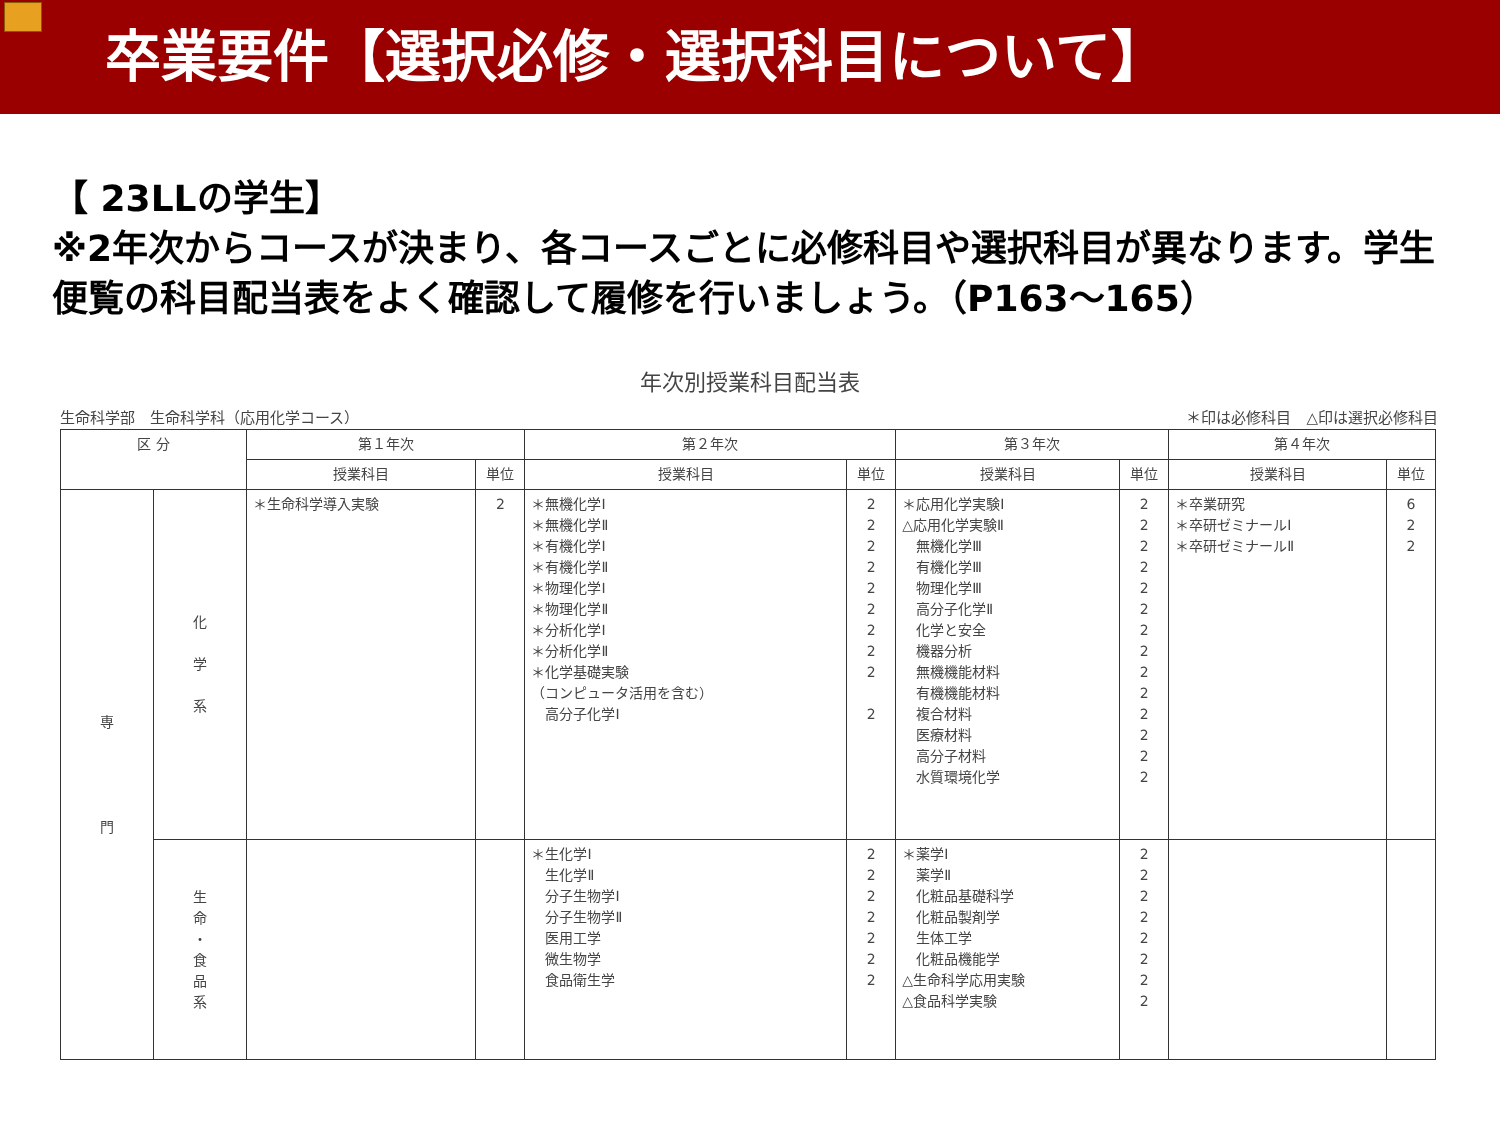卒業要件【選択必修・選択科目について】
【 23LLの学生】
※2年次からコースが決まり、各コースごとに必修科目や選択科目が異なります。学生便覧の科目配当表をよく確認して履修を行いましょう。（P163～165）
年次別授業科目配当表
生命科学部　生命科学科（応用化学コース） ＊印は必修科目　△印は選択必修科目
| 区 分 | | 第１年次 | | 第２年次 | | 第３年次 | | 第４年次 | |
| --- | --- | --- | --- | --- | --- | --- | --- | --- | --- |
| | | 授業科目 | 単位 | 授業科目 | 単位 | 授業科目 | 単位 | 授業科目 | 単位 |
| 専 門 | 化 学 系 | ＊生命科学導入実験 | 2 | ＊無機化学Ⅰ ＊無機化学Ⅱ ＊有機化学Ⅰ ＊有機化学Ⅱ ＊物理化学Ⅰ ＊物理化学Ⅱ ＊分析化学Ⅰ ＊分析化学Ⅱ ＊化学基礎実験 （コンピュータ活用を含む） 高分子化学Ⅰ | 2 2 2 2 2 2 2 2 2 2 | ＊応用化学実験Ⅰ △応用化学実験Ⅱ 無機化学Ⅲ 有機化学Ⅲ 物理化学Ⅲ 高分子化学Ⅱ 化学と安全 機器分析 無機機能材料 有機機能材料 複合材料 医療材料 高分子材料 水質環境化学 | 2 2 2 2 2 2 2 2 2 2 2 2 2 2 | ＊卒業研究 ＊卒研ゼミナールⅠ ＊卒研ゼミナールⅡ | 6 2 2 |
| | 生 命 ・ 食 品 系 | | | ＊生化学Ⅰ 生化学Ⅱ 分子生物学Ⅰ 分子生物学Ⅱ 医用工学 微生物学 食品衛生学 | 2 2 2 2 2 2 2 | ＊薬学Ⅰ 薬学Ⅱ 化粧品基礎科学 化粧品製剤学 生体工学 化粧品機能学 △生命科学応用実験 △食品科学実験 | 2 2 2 2 2 2 2 2 | | |